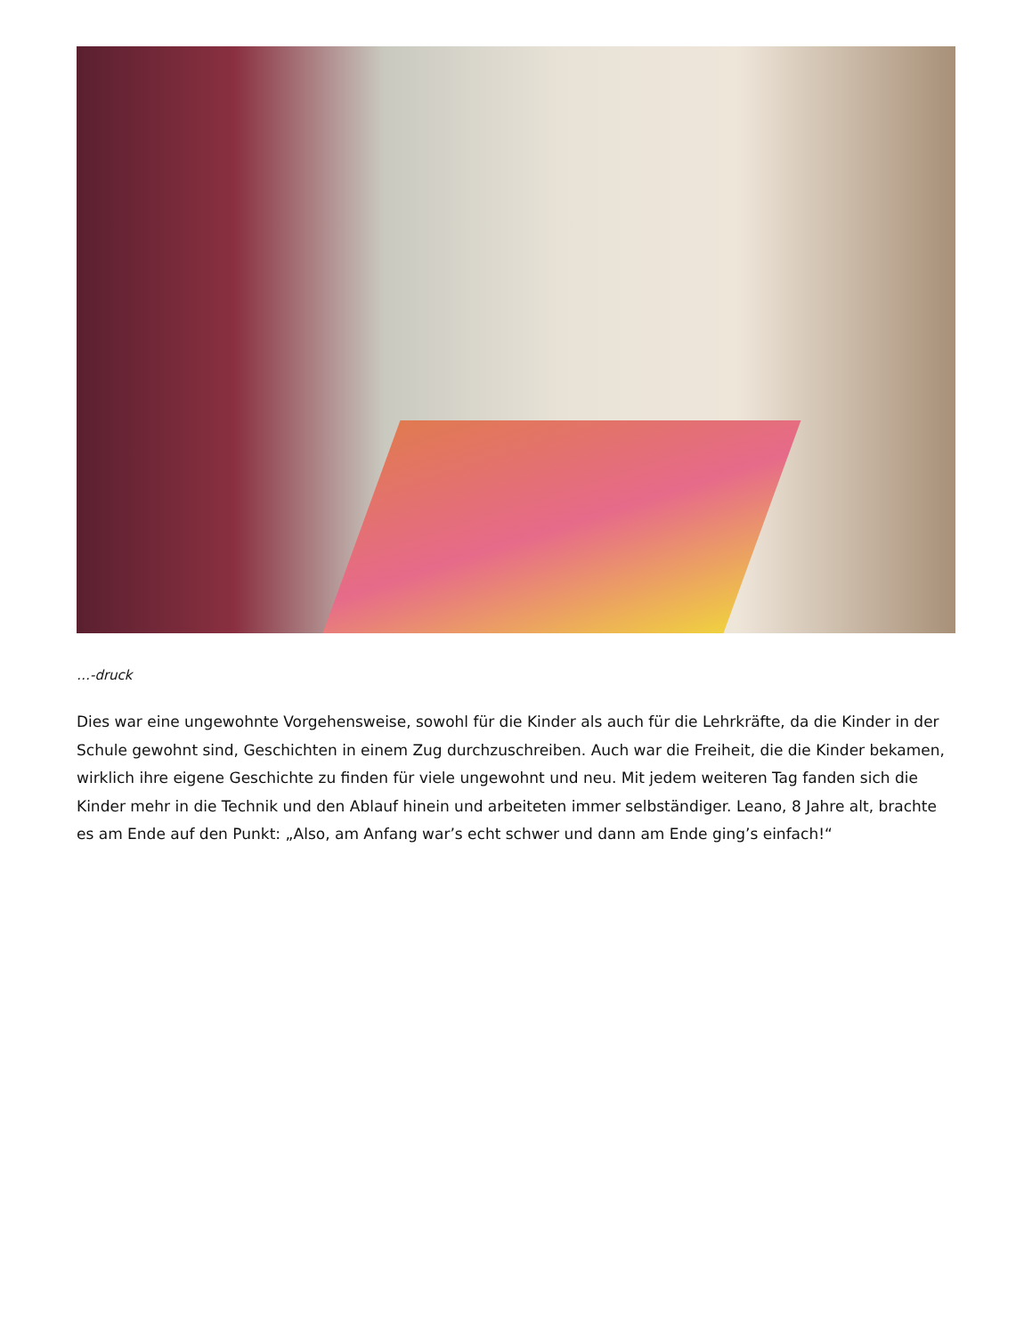…-druck
Dies war eine ungewohnte Vorgehensweise, sowohl für die Kinder als auch für die Lehrkräfte, da die Kinder in der Schule gewohnt sind, Geschichten in einem Zug durchzuschreiben. Auch war die Freiheit, die die Kinder bekamen, wirklich ihre eigene Geschichte zu finden für viele ungewohnt und neu. Mit jedem weiteren Tag fanden sich die Kinder mehr in die Technik und den Ablauf hinein und arbeiteten immer selbständiger. Leano, 8 Jahre alt, brachte es am Ende auf den Punkt: „Also, am Anfang war’s echt schwer und dann am Ende ging’s einfach!“